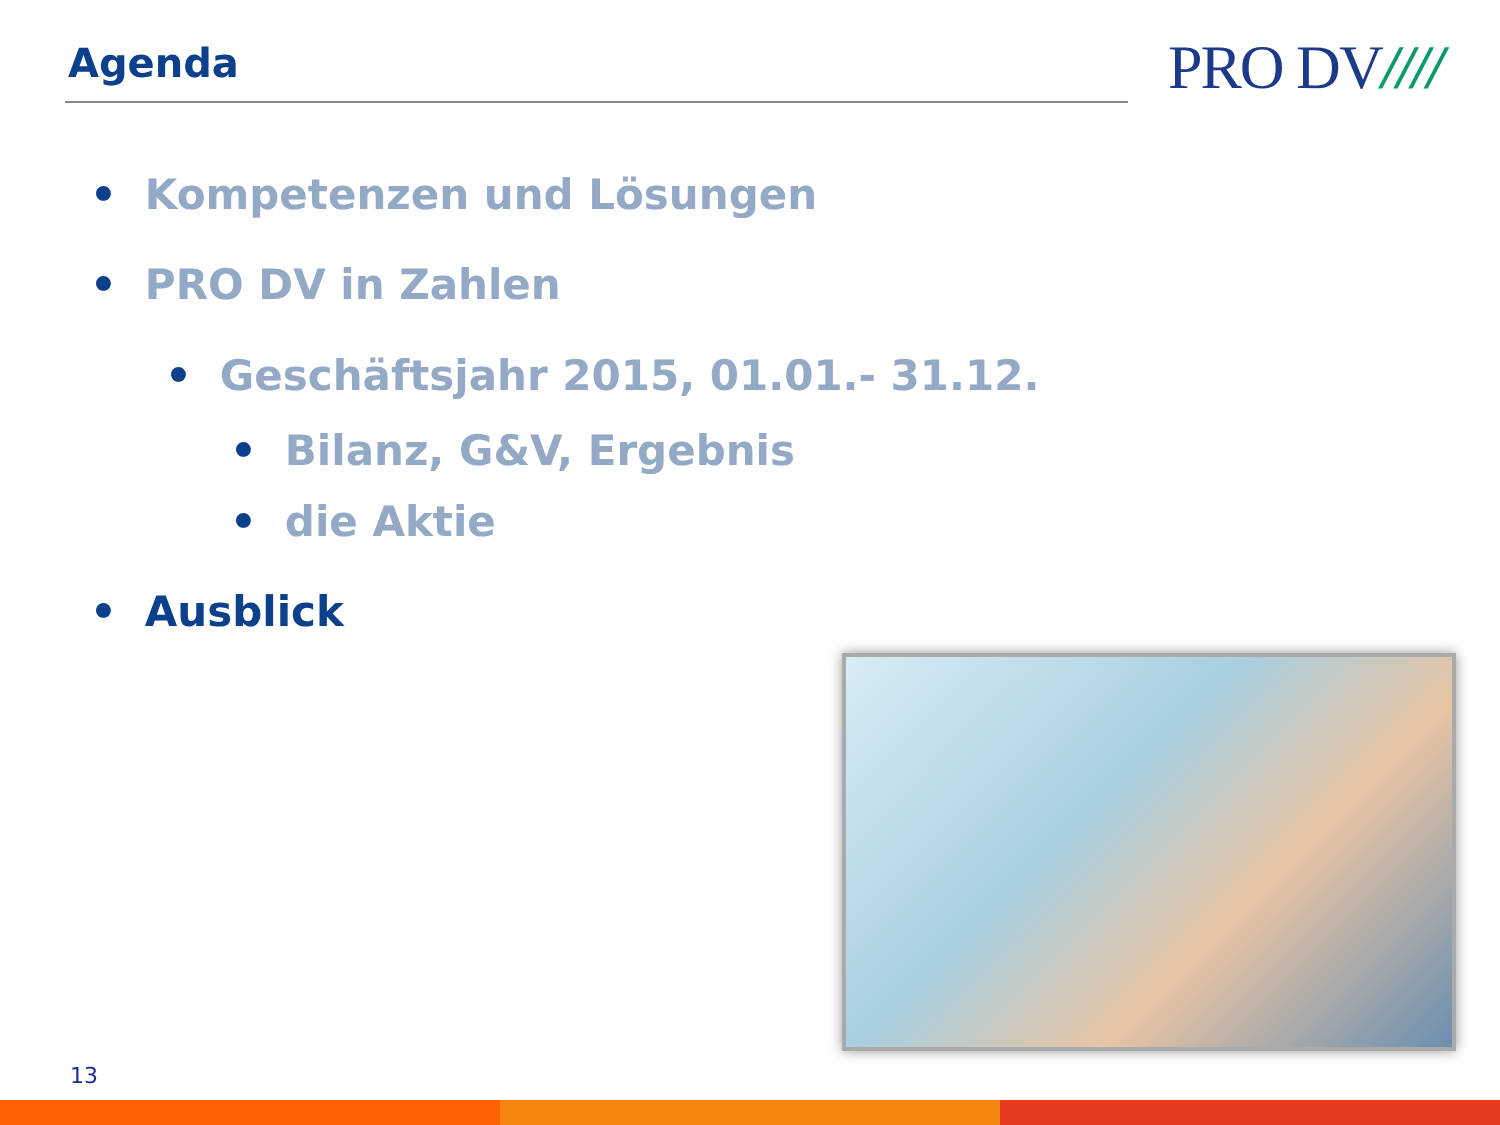Agenda PRO DV////
• Kompetenzen und Lösungen
• PRO DV in Zahlen
• Geschäftsjahr 2015, 01.01.- 31.12.
• Bilanz, G&V, Ergebnis
• die Aktie
• Ausblick
13